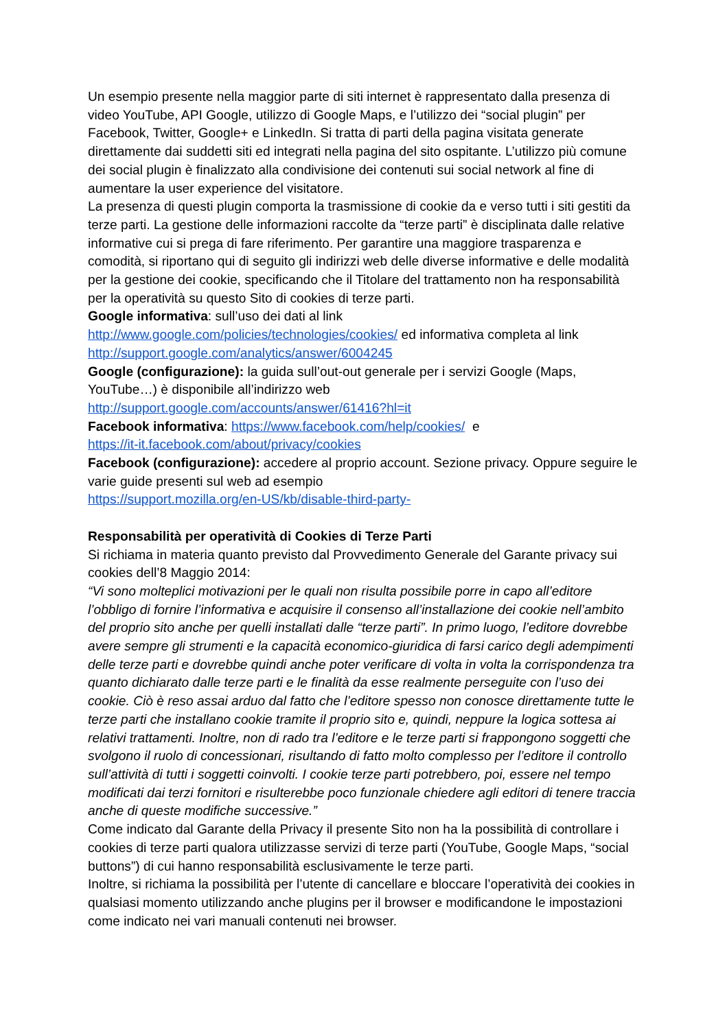Un esempio presente nella maggior parte di siti internet è rappresentato dalla presenza di video YouTube, API Google, utilizzo di Google Maps, e l’utilizzo dei “social plugin” per Facebook, Twitter, Google+ e LinkedIn. Si tratta di parti della pagina visitata generate direttamente dai suddetti siti ed integrati nella pagina del sito ospitante. L’utilizzo più comune dei social plugin è finalizzato alla condivisione dei contenuti sui social network al fine di aumentare la user experience del visitatore.
La presenza di questi plugin comporta la trasmissione di cookie da e verso tutti i siti gestiti da terze parti. La gestione delle informazioni raccolte da “terze parti” è disciplinata dalle relative informative cui si prega di fare riferimento. Per garantire una maggiore trasparenza e comodità, si riportano qui di seguito gli indirizzi web delle diverse informative e delle modalità per la gestione dei cookie, specificando che il Titolare del trattamento non ha responsabilità per la operatività su questo Sito di cookies di terze parti.
Google informativa: sull’uso dei dati al link
http://www.google.com/policies/technologies/cookies/ ed informativa completa al link
http://support.google.com/analytics/answer/6004245
Google (configurazione): la guida sull’out-out generale per i servizi Google (Maps, YouTube…) è disponibile all’indirizzo web
http://support.google.com/accounts/answer/61416?hl=it
Facebook informativa: https://www.facebook.com/help/cookies/ e
https://it-it.facebook.com/about/privacy/cookies
Facebook (configurazione): accedere al proprio account. Sezione privacy. Oppure seguire le varie guide presenti sul web ad esempio
https://support.mozilla.org/en-US/kb/disable-third-party-
Responsabilità per operatività di Cookies di Terze Parti
Si richiama in materia quanto previsto dal Provvedimento Generale del Garante privacy sui cookies dell’8 Maggio 2014:
“Vi sono molteplici motivazioni per le quali non risulta possibile porre in capo all’editore l’obbligo di fornire l’informativa e acquisire il consenso all’installazione dei cookie nell’ambito del proprio sito anche per quelli installati dalle “terze parti”. In primo luogo, l’editore dovrebbe avere sempre gli strumenti e la capacità economico-giuridica di farsi carico degli adempimenti delle terze parti e dovrebbe quindi anche poter verificare di volta in volta la corrispondenza tra quanto dichiarato dalle terze parti e le finalità da esse realmente perseguite con l’uso dei cookie. Ciò è reso assai arduo dal fatto che l’editore spesso non conosce direttamente tutte le terze parti che installano cookie tramite il proprio sito e, quindi, neppure la logica sottesa ai relativi trattamenti. Inoltre, non di rado tra l’editore e le terze parti si frappongono soggetti che svolgono il ruolo di concessionari, risultando di fatto molto complesso per l’editore il controllo sull’attività di tutti i soggetti coinvolti. I cookie terze parti potrebbero, poi, essere nel tempo modificati dai terzi fornitori e risulterebbe poco funzionale chiedere agli editori di tenere traccia anche di queste modifiche successive.”
Come indicato dal Garante della Privacy il presente Sito non ha la possibilità di controllare i cookies di terze parti qualora utilizzasse servizi di terze parti (YouTube, Google Maps, “social buttons”) di cui hanno responsabilità esclusivamente le terze parti.
Inoltre, si richiama la possibilità per l’utente di cancellare e bloccare l’operatività dei cookies in qualsiasi momento utilizzando anche plugins per il browser e modificandone le impostazioni come indicato nei vari manuali contenuti nei browser.